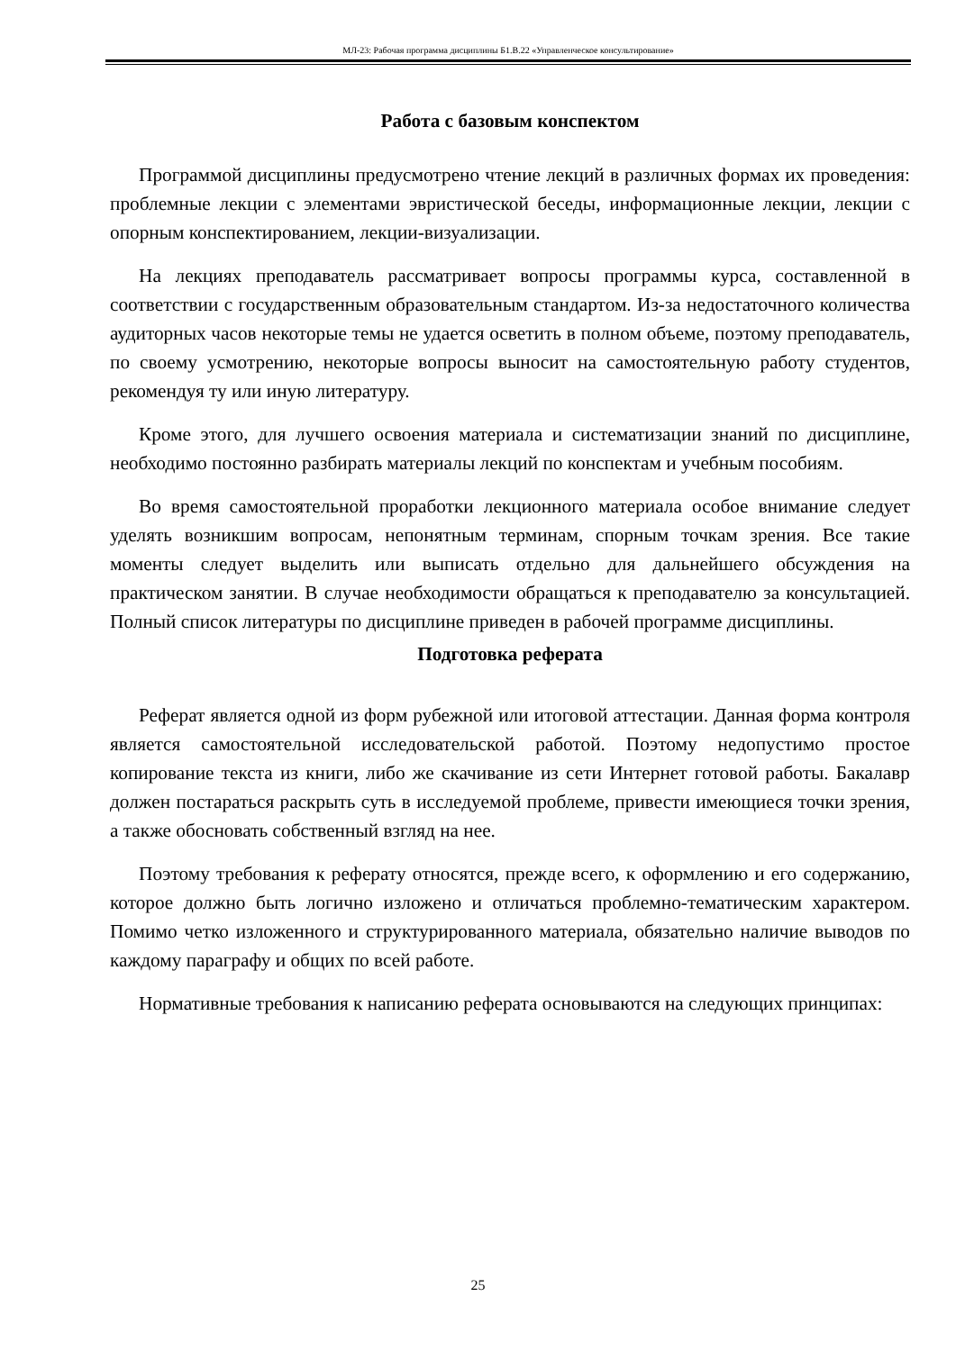МЛ-23: Рабочая программа дисциплины Б1.В.22 «Управленческое консультирование»
Работа с базовым конспектом
Программой дисциплины предусмотрено чтение лекций в различных формах их проведения: проблемные лекции с элементами эвристической беседы, информационные лекции, лекции с опорным конспектированием, лекции-визуализации.
На лекциях преподаватель рассматривает вопросы программы курса, составленной в соответствии с государственным образовательным стандартом. Из-за недостаточного количества аудиторных часов некоторые темы не удается осветить в полном объеме, поэтому преподаватель, по своему усмотрению, некоторые вопросы выносит на самостоятельную работу студентов, рекомендуя ту или иную литературу.
Кроме этого, для лучшего освоения материала и систематизации знаний по дисциплине, необходимо постоянно разбирать материалы лекций по конспектам и учебным пособиям.
Во время самостоятельной проработки лекционного материала особое внимание следует уделять возникшим вопросам, непонятным терминам, спорным точкам зрения. Все такие моменты следует выделить или выписать отдельно для дальнейшего обсуждения на практическом занятии. В случае необходимости обращаться к преподавателю за консультацией. Полный список литературы по дисциплине приведен в рабочей программе дисциплины.
Подготовка реферата
Реферат является одной из форм рубежной или итоговой аттестации. Данная форма контроля является самостоятельной исследовательской работой. Поэтому недопустимо простое копирование текста из книги, либо же скачивание из сети Интернет готовой работы. Бакалавр должен постараться раскрыть суть в исследуемой проблеме, привести имеющиеся точки зрения, а также обосновать собственный взгляд на нее.
Поэтому требования к реферату относятся, прежде всего, к оформлению и его содержанию, которое должно быть логично изложено и отличаться проблемно-тематическим характером. Помимо четко изложенного и структурированного материала, обязательно наличие выводов по каждому параграфу и общих по всей работе.
Нормативные требования к написанию реферата основываются на следующих принципах:
25